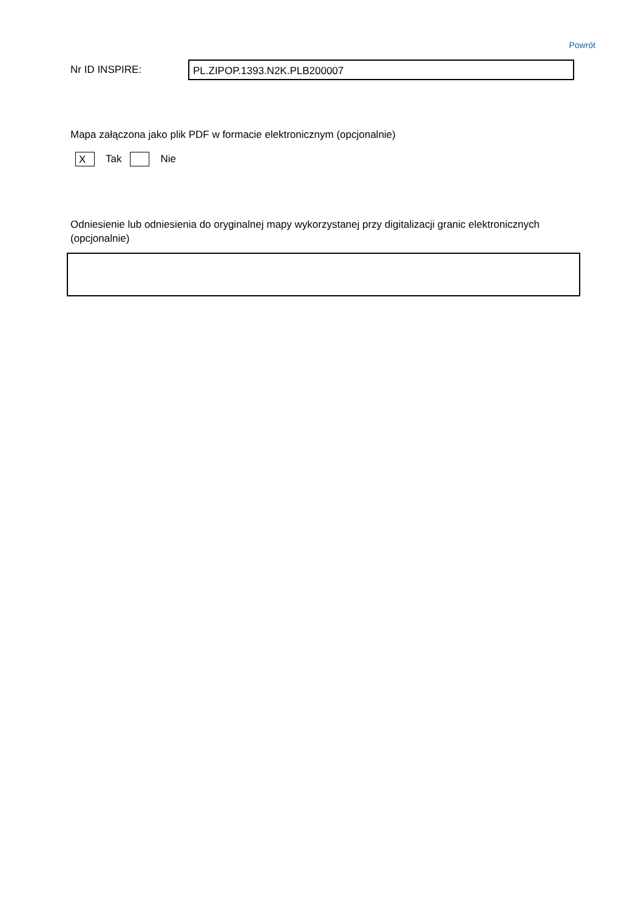Powrót
Nr ID INSPIRE:
PL.ZIPOP.1393.N2K.PLB200007
Mapa załączona jako plik PDF w formacie elektronicznym (opcjonalnie)
X
Tak Nie
Odniesienie lub odniesienia do oryginalnej mapy wykorzystanej przy digitalizacji granic elektronicznych (opcjonalnie)